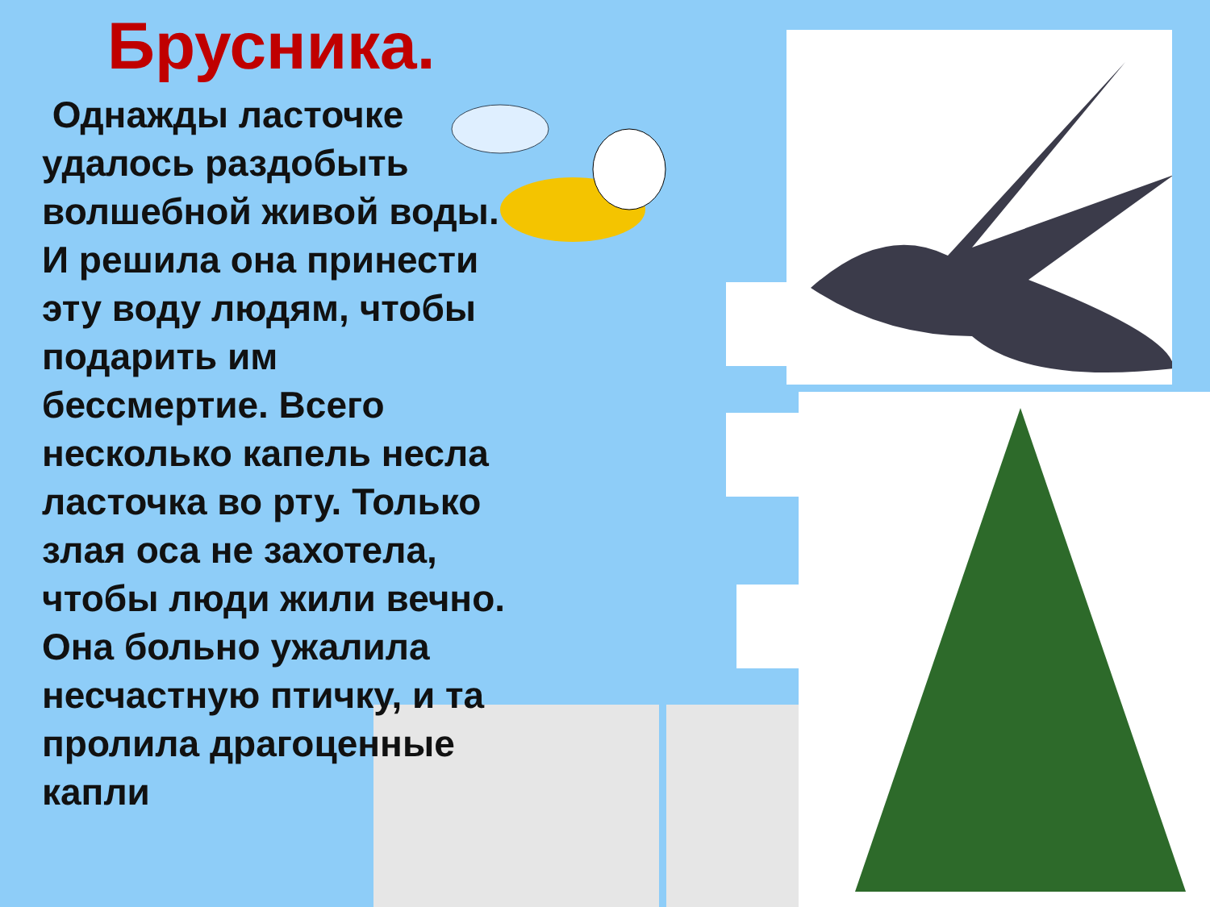Брусника.
Однажды ласточке удалось раздобыть волшебной живой воды. И решила она принести эту воду людям, чтобы подарить им бессмертие. Всего несколько капель несла ласточка во рту. Только злая оса не захотела, чтобы люди жили вечно. Она больно ужалила несчастную птичку, и та пролила драгоценные капли